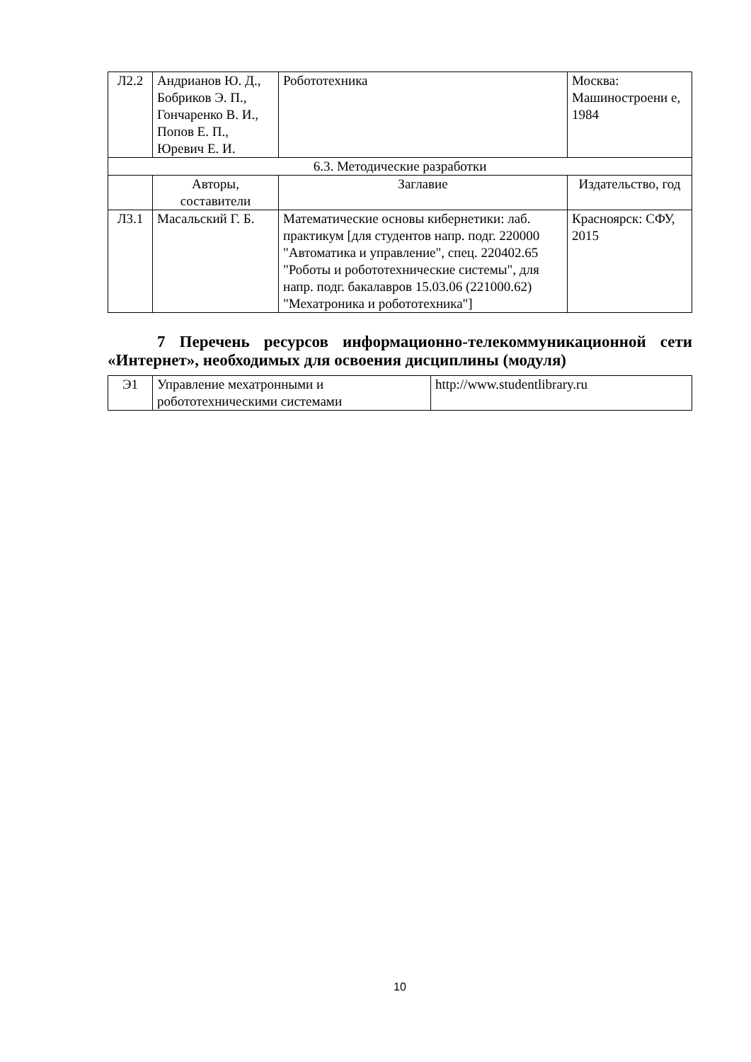| Л2.2 | Андрианов Ю. Д., Бобриков Э. П., Гончаренко В. И., Попов Е. П., Юревич Е. И. | Робототехника | Москва: Машиностроени е, 1984 |
| 6.3. Методические разработки | | | |
| | Авторы, составители | Заглавие | Издательство, год |
| Л3.1 | Масальский Г. Б. | Математические основы кибернетики: лаб. практикум [для студентов напр. подг. 220000 "Автоматика и управление", спец. 220402.65 "Роботы и робототехнические системы", для напр. подг. бакалавров 15.03.06 (221000.62) "Мехатроника и робототехника"] | Красноярск: СФУ, 2015 |
7 Перечень ресурсов информационно-телекоммуникационной сети «Интернет», необходимых для освоения дисциплины (модуля)
| Э1 | Управление мехатронными и робототехническими системами | http://www.studentlibrary.ru |
10